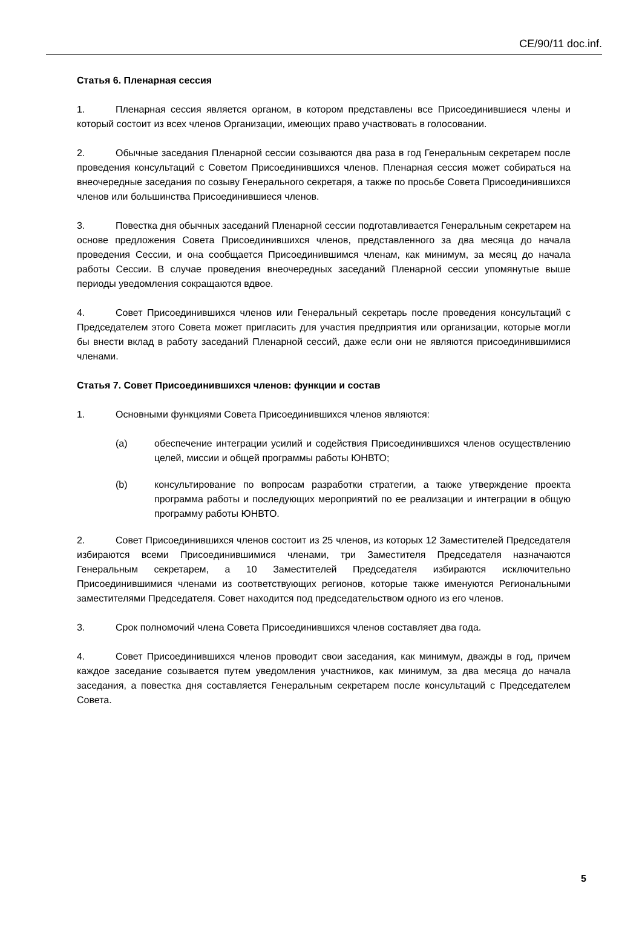CE/90/11 doc.inf.
Статья 6. Пленарная сессия
1. Пленарная сессия является органом, в котором представлены все Присоединившиеся члены и который состоит из всех членов Организации, имеющих право участвовать в голосовании.
2. Обычные заседания Пленарной сессии созываются два раза в год Генеральным секретарем после проведения консультаций с Советом Присоединившихся членов. Пленарная сессия может собираться на внеочередные заседания по созыву Генерального секретаря, а также по просьбе Совета Присоединившихся членов или большинства Присоединившиеся членов.
3. Повестка дня обычных заседаний Пленарной сессии подготавливается Генеральным секретарем на основе предложения Совета Присоединившихся членов, представленного за два месяца до начала проведения Сессии, и она сообщается Присоединившимся членам, как минимум, за месяц до начала работы Сессии. В случае проведения внеочередных заседаний Пленарной сессии упомянутые выше периоды уведомления сокращаются вдвое.
4. Совет Присоединившихся членов или Генеральный секретарь после проведения консультаций с Председателем этого Совета может пригласить для участия предприятия или организации, которые могли бы внести вклад в работу заседаний Пленарной сессий, даже если они не являются присоединившимися членами.
Статья 7. Совет Присоединившихся членов: функции и состав
1. Основными функциями Совета Присоединившихся членов являются:
(a) обеспечение интеграции усилий и содействия Присоединившихся членов осуществлению целей, миссии и общей программы работы ЮНВТО;
(b) консультирование по вопросам разработки стратегии, а также утверждение проекта программа работы и последующих мероприятий по ее реализации и интеграции в общую программу работы ЮНВТО.
2. Совет Присоединившихся членов состоит из 25 членов, из которых 12 Заместителей Председателя избираются всеми Присоединившимися членами, три Заместителя Председателя назначаются Генеральным секретарем, а 10 Заместителей Председателя избираются исключительно Присоединившимися членами из соответствующих регионов, которые также именуются Региональными заместителями Председателя. Совет находится под председательством одного из его членов.
3. Срок полномочий члена Совета Присоединившихся членов составляет два года.
4. Совет Присоединившихся членов проводит свои заседания, как минимум, дважды в год, причем каждое заседание созывается путем уведомления участников, как минимум, за два месяца до начала заседания, а повестка дня составляется Генеральным секретарем после консультаций с Председателем Совета.
5